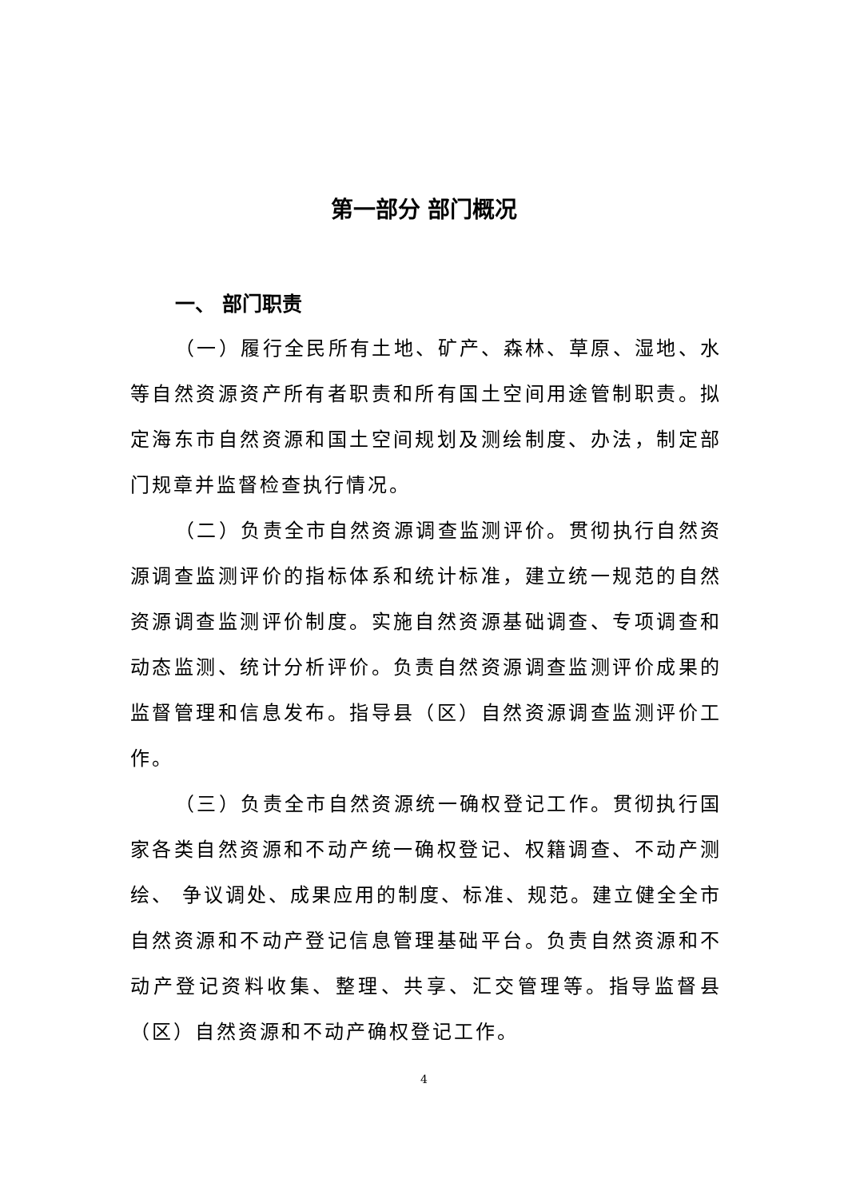第一部分 部门概况
一、 部门职责
（一）履行全民所有土地、矿产、森林、草原、湿地、水等自然资源资产所有者职责和所有国土空间用途管制职责。拟定海东市自然资源和国土空间规划及测绘制度、办法，制定部门规章并监督检查执行情况。
（二）负责全市自然资源调查监测评价。贯彻执行自然资源调查监测评价的指标体系和统计标准，建立统一规范的自然资源调查监测评价制度。实施自然资源基础调查、专项调查和动态监测、统计分析评价。负责自然资源调查监测评价成果的监督管理和信息发布。指导县（区）自然资源调查监测评价工作。
（三）负责全市自然资源统一确权登记工作。贯彻执行国家各类自然资源和不动产统一确权登记、权籍调查、不动产测绘、 争议调处、成果应用的制度、标准、规范。建立健全全市自然资源和不动产登记信息管理基础平台。负责自然资源和不动产登记资料收集、整理、共享、汇交管理等。指导监督县（区）自然资源和不动产确权登记工作。
4